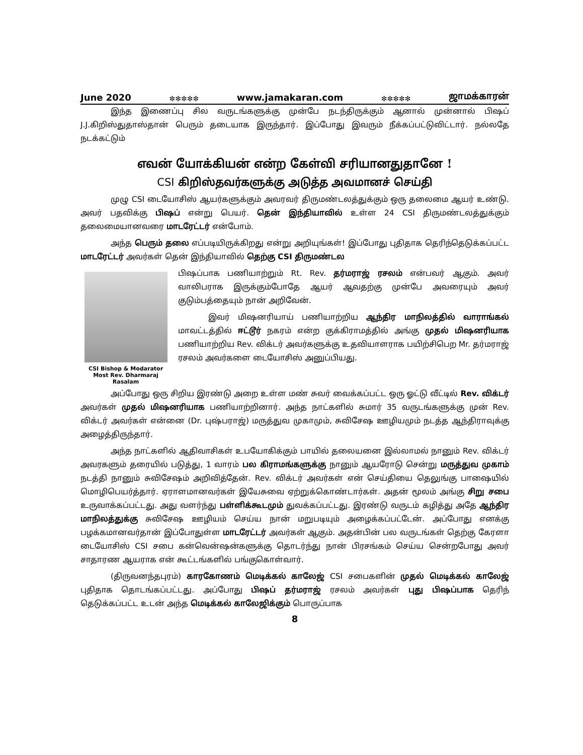June 2020 ✼✼✼✼✼ www.jamakaran.com ✼✼✼✼✼ ஜாமக்காரன்
இந்த இணைப்பு சில வருடங்களுக்கு முன்பே நடந்திருக்கும் ஆனால் முன்னால் பிஷப் J.J.கிறிஸ்துதாஸ்தான் பெரும் தடையாக இருந்தார். இப்போது இவரும் நீக்கப்பட்டுவிட்டார். நல்லதே நடக்கட்டும்
எவன் யோக்கியன் என்ற கேள்வி சரியானதுதானே !
CSI கிறிஸ்தவர்களுக்கு அடுத்த அவமானச் செய்தி
முழு CSI டையோசிஸ் ஆயர்களுக்கும் அவரவர் திருமண்டலத்துக்கும் ஒரு தலைமை ஆயர் உண்டு. அவர் பதவிக்கு பிஷப் என்று பெயர். தென் இந்தியாவில் உள்ள 24 CSI திருமண்டலத்துக்கும் தலைமையானவரை மாடரேட்டர் என்போம்.
அந்த பெரும் தலை எப்படியிருக்கிறது என்று அறியுங்கள்! இப்போது புதிதாக தெரிந்தெடுக்கப்பட்ட மாடரேட்டர் அவர்கள் தென் இந்தியாவில் தெற்கு CSI திருமண்டல
CSI Bishop & Modarator
Most Rev. Dharmaraj Rasalam
பிஷப்பாக பணியாற்றும் Rt. Rev. தர்மராஜ் ரசலம் என்பவர் ஆகும். அவர் வாலிபராக இருக்கும்போதே ஆயர் ஆவதற்கு முன்பே அவரையும் அவர் குடும்பத்தையும் நான் அறிவேன்.
இவர் மிஷனரியாய் பணியாற்றிய ஆந்திர மாநிலத்தில் வாராங்கல் மாவட்டத்தில் ஈட்டூர் நகரம் என்ற குக்கிராமத்தில் அங்கு முதல் மிஷனரியாக பணியாற்றிய Rev. விக்டர் அவர்களுக்கு உதவியாளராக பயிற்சிபெற Mr. தர்மராஜ் ரசலம் அவர்களை டையோசிஸ் அனுப்பியது.
அப்போது ஒரு சிறிய இரண்டு அறை உள்ள மண் சுவர் வைக்கப்பட்ட ஒரு ஓட்டு வீட்டில் Rev. விக்டர் அவர்கள் முதல் மிஷனரியாக பணியாற்றினார். அந்த நாட்களில் சுமார் 35 வருடங்களுக்கு முன் Rev. விக்டர் அவர்கள் என்னை (Dr. புஷ்பராஜ்) மருத்துவ முகாமும், சுவிசேஷ ஊழியமும் நடத்த ஆந்திராவுக்கு அழைத்திருந்தார்.
அந்த நாட்களில் ஆதிவாசிகள் உபயோகிக்கும் பாயில் தலையனை இல்லாமல் நானும் Rev. விக்டர் அவரகளும் தரையில் படுத்து, 1 வாரம் பல கிராமங்களுக்கு நானும் ஆயரோடு சென்று மருத்துவ முகாம் நடத்தி நானும் சுவிசேஷம் அறிவித்தேன். Rev. விக்டர் அவர்கள் என் செய்தியை தெலுங்கு பாஷையில் மொழிபெயர்த்தார். ஏராளமானவர்கள் இயேசுவை ஏற்றுக்கொண்டார்கள். அதன் மூலம் அங்கு சிறு சபை உருவாக்கப்பட்டது. அது வளர்ந்து பள்ளிக்கூடமும் துவக்கப்பட்டது. இரண்டு வருடம் கழித்து அதே ஆந்திர மாநிலத்துக்கு சுவிசேஷ ஊழியம் செய்ய நான் மறுபடியும் அழைக்கப்பட்டேன். அப்போது எனக்கு பழக்கமானவர்தான் இப்போதுள்ள மாடரேட்டர் அவர்கள் ஆகும். அதன்பின் பல வருடங்கள் தெற்கு கேரளா டையோசிஸ் CSI சபை கன்வென்ஷன்களுக்கு தொடர்ந்து நான் பிரசங்கம் செய்ய சென்றபோது அவர் சாதாரண ஆயராக என் கூட்டங்களில் பங்குகொள்வார்.
(திருவனந்தபுரம்) காரகோணம் மெடிக்கல் காலேஜ் CSI சபைகளின் முதல் மெடிக்கல் காலேஜ் புதிதாக தொடங்கப்பட்டது. அப்போது பிஷப் தர்மராஜ் ரசலம் அவர்கள் புது பிஷப்பாக தெரிந் தெடுக்கப்பட்ட உடன் அந்த மெடிக்கல் காலேஜிக்கும் பொருப்பாக
8